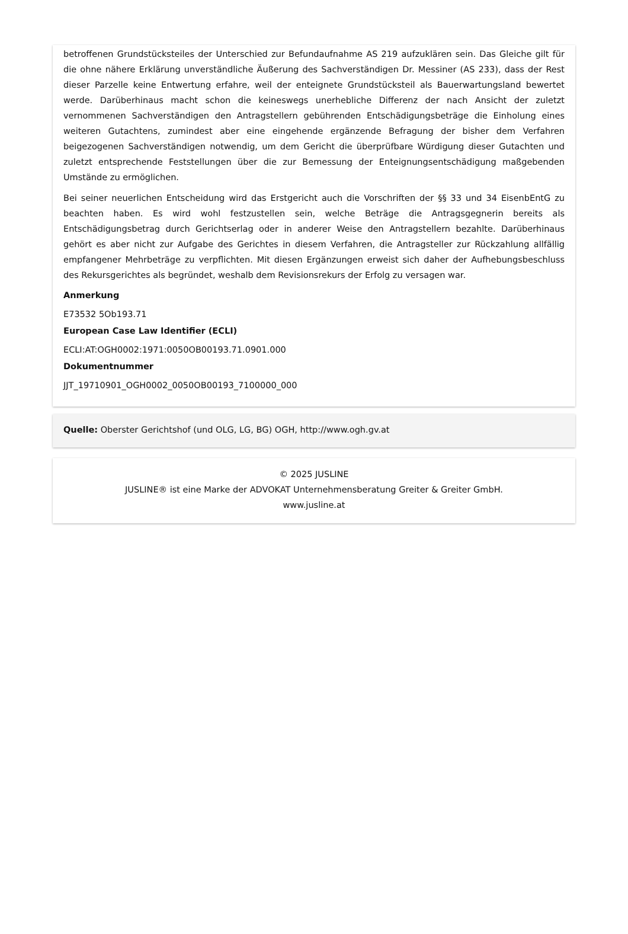betroffenen Grundstücksteiles der Unterschied zur Befundaufnahme AS 219 aufzuklären sein. Das Gleiche gilt für die ohne nähere Erklärung unverständliche Äußerung des Sachverständigen Dr. Messiner (AS 233), dass der Rest dieser Parzelle keine Entwertung erfahre, weil der enteignete Grundstücksteil als Bauerwartungsland bewertet werde. Darüberhinaus macht schon die keineswegs unerhebliche Differenz der nach Ansicht der zuletzt vernommenen Sachverständigen den Antragstellern gebührenden Entschädigungsbeträge die Einholung eines weiteren Gutachtens, zumindest aber eine eingehende ergänzende Befragung der bisher dem Verfahren beigezogenen Sachverständigen notwendig, um dem Gericht die überprüfbare Würdigung dieser Gutachten und zuletzt entsprechende Feststellungen über die zur Bemessung der Enteignungsentschädigung maßgebenden Umstände zu ermöglichen.
Bei seiner neuerlichen Entscheidung wird das Erstgericht auch die Vorschriften der §§ 33 und 34 EisenbEntG zu beachten haben. Es wird wohl festzustellen sein, welche Beträge die Antragsgegnerin bereits als Entschädigungsbetrag durch Gerichtserlag oder in anderer Weise den Antragstellern bezahlte. Darüberhinaus gehört es aber nicht zur Aufgabe des Gerichtes in diesem Verfahren, die Antragsteller zur Rückzahlung allfällig empfangener Mehrbeträge zu verpflichten. Mit diesen Ergänzungen erweist sich daher der Aufhebungsbeschluss des Rekursgerichtes als begründet, weshalb dem Revisionsrekurs der Erfolg zu versagen war.
Anmerkung
E73532 5Ob193.71
European Case Law Identifier (ECLI)
ECLI:AT:OGH0002:1971:0050OB00193.71.0901.000
Dokumentnummer
JJT_19710901_OGH0002_0050OB00193_7100000_000
Quelle: Oberster Gerichtshof (und OLG, LG, BG) OGH, http://www.ogh.gv.at
© 2025 JUSLINE
JUSLINE® ist eine Marke der ADVOKAT Unternehmensberatung Greiter & Greiter GmbH.
www.jusline.at